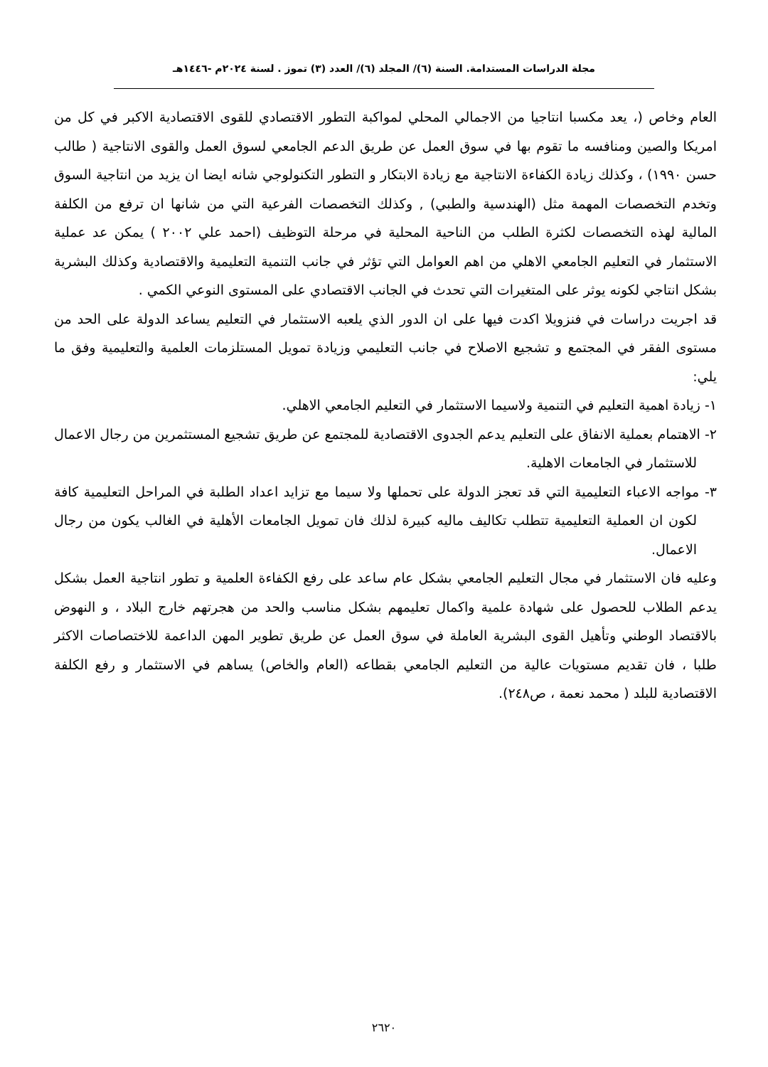مجلة الدراسات المستدامة. السنة (٦)/ المجلد (٦)/ العدد (٣) تموز . لسنة ٢٠٢٤م -١٤٤٦هـ
العام وخاص (، يعد مكسبا انتاجيا من الاجمالي المحلي لمواكبة التطور الاقتصادي للقوى الاقتصادية الاكبر في كل من امريكا والصين ومنافسه ما تقوم بها في سوق العمل عن طريق الدعم الجامعي لسوق العمل والقوى الانتاجية ( طالب حسن ١٩٩٠) ، وكذلك زيادة الكفاءة الانتاجية مع زيادة الابتكار و التطور التكنولوجي شانه ايضا ان يزيد من انتاجية السوق وتخدم التخصصات المهمة مثل (الهندسية والطبي) , وكذلك التخصصات الفرعية التي من شانها ان ترفع من الكلفة المالية لهذه التخصصات لكثرة الطلب من الناحية المحلية في مرحلة التوظيف (احمد علي ٢٠٠٢ ) يمكن عد عملية الاستثمار في التعليم الجامعي الاهلي من اهم العوامل التي تؤثر في جانب التنمية التعليمية والاقتصادية وكذلك البشرية بشكل انتاجي لكونه يوثر على المتغيرات التي تحدث في الجانب الاقتصادي على المستوى النوعي الكمي .
قد اجريت دراسات في فنزويلا اكدت فيها على ان الدور الذي يلعبه الاستثمار في التعليم يساعد الدولة على الحد من مستوى الفقر في المجتمع و تشجيع الاصلاح في جانب التعليمي وزيادة تمويل المستلزمات العلمية والتعليمية وفق ما يلي:
١- زيادة اهمية التعليم في التنمية ولاسيما الاستثمار في التعليم الجامعي الاهلي.
٢- الاهتمام بعملية الانفاق على التعليم يدعم الجدوى الاقتصادية للمجتمع عن طريق تشجيع المستثمرين من رجال الاعمال للاستثمار في الجامعات الاهلية.
٣- مواجه الاعباء التعليمية التي قد تعجز الدولة على تحملها ولا سيما مع تزايد اعداد الطلبة في المراحل التعليمية كافة لكون ان العملية التعليمية تتطلب تكاليف ماليه كبيرة لذلك فان تمويل الجامعات الأهلية في الغالب يكون من رجال الاعمال.
وعليه فان الاستثمار في مجال التعليم الجامعي بشكل عام ساعد على رفع الكفاءة العلمية و تطور انتاجية العمل بشكل يدعم الطلاب للحصول على شهادة علمية واكمال تعليمهم بشكل مناسب والحد من هجرتهم خارج البلاد ، و النهوض بالاقتصاد الوطني وتأهيل القوى البشرية العاملة في سوق العمل عن طريق تطوير المهن الداعمة للاختصاصات الاكثر طلبا ، فان تقديم مستويات عالية من التعليم الجامعي بقطاعه (العام والخاص) يساهم في الاستثمار و رفع الكلفة الاقتصادية للبلد ( محمد نعمة ، ص٢٤٨).
٢٦٢٠